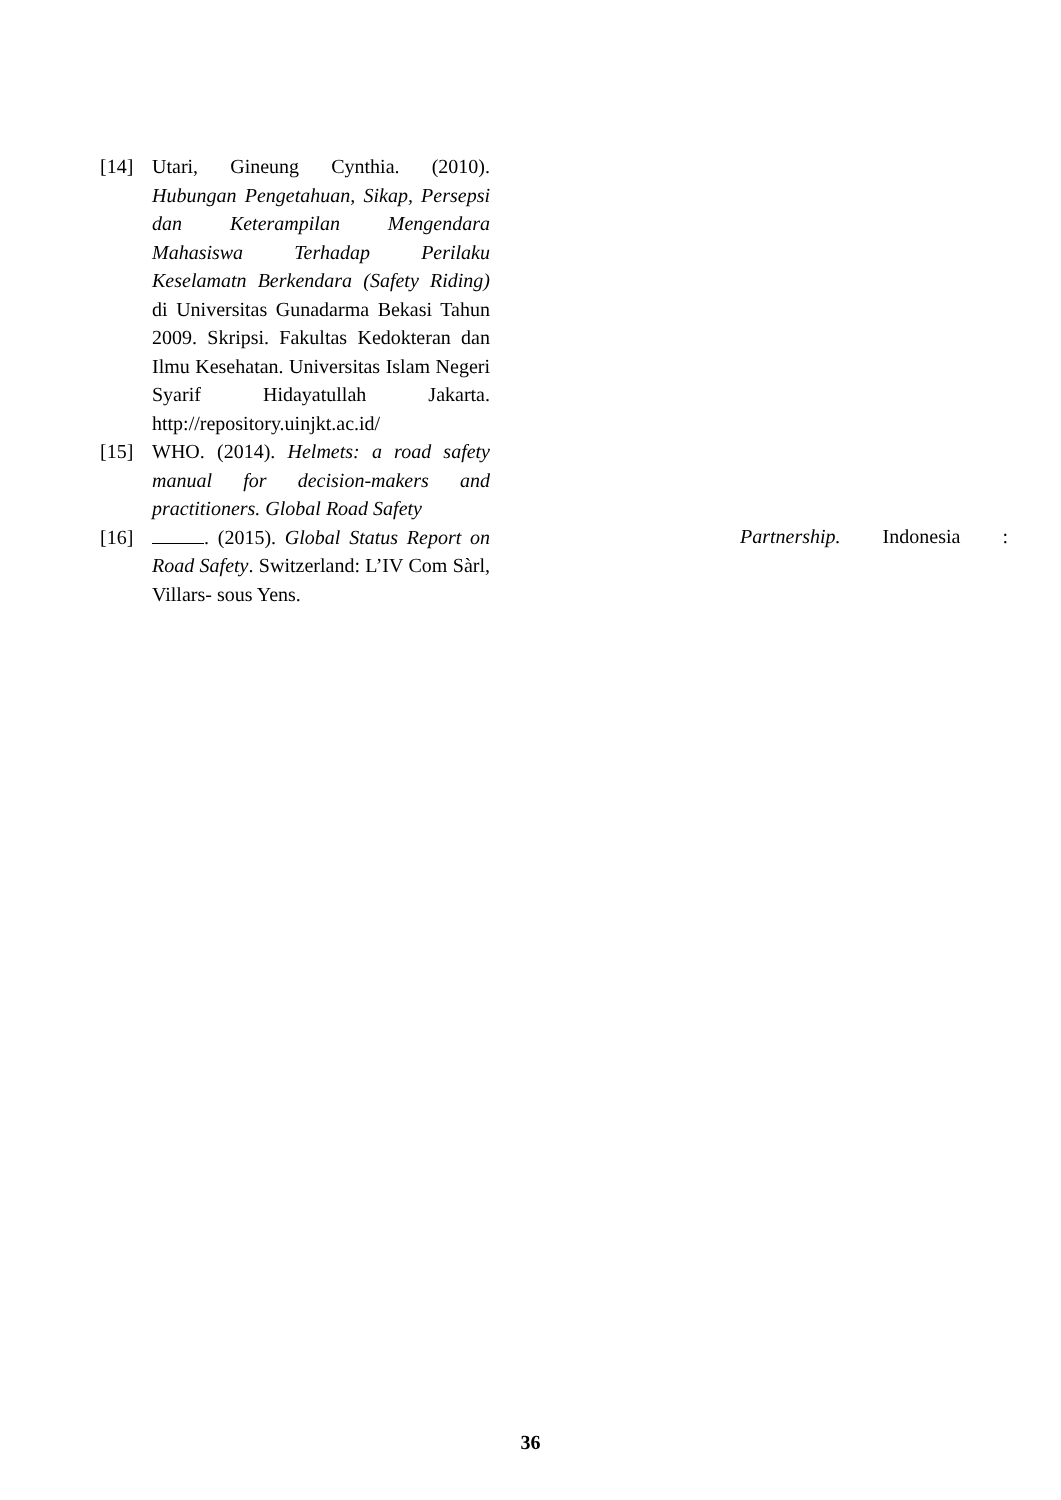[14] Utari, Gineung Cynthia. (2010). Hubungan Pengetahuan, Sikap, Persepsi dan Keterampilan Mengendara Mahasiswa Terhadap Perilaku Keselamatn Berkendara (Safety Riding) di Universitas Gunadarma Bekasi Tahun 2009. Skripsi. Fakultas Kedokteran dan Ilmu Kesehatan. Universitas Islam Negeri Syarif Hidayatullah Jakarta. http://repository.uinjkt.ac.id/
[15] WHO. (2014). Helmets: a road safety manual for decision-makers and practitioners. Global Road Safety
[16] . (2015). Global Status Report on Road Safety. Switzerland: L’IV Com Sàrl, Villars- sous Yens.
Partnership. Indonesia :
36